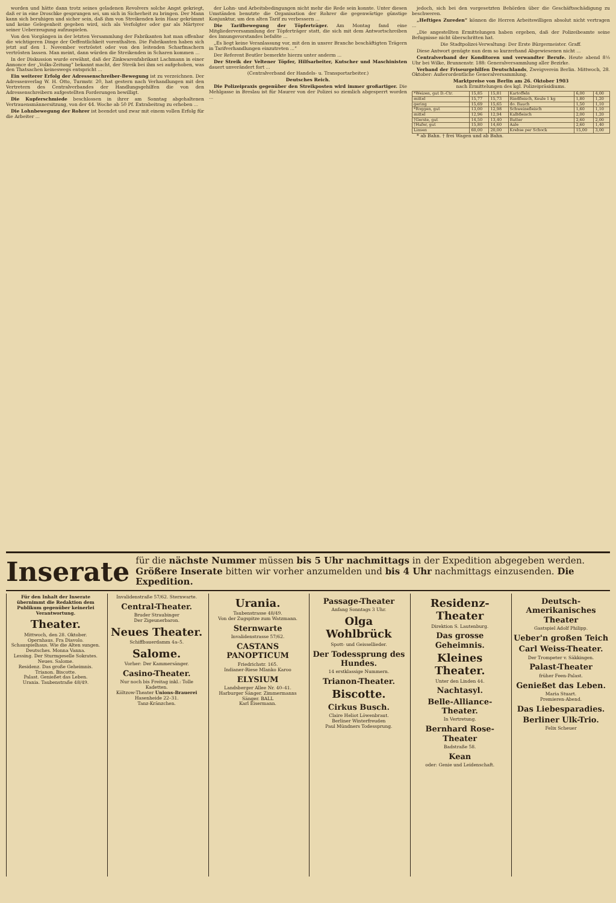worden und hätte dann trotz seines geladenen Revolvers solche Angst gekriegt, daß er in eine Droschke gesprungen sei, um sich in Sicherheit zu bringen. Der Mann kann sich beruhigen und sicher sein, daß ihm von Streikenden kein Haar gekrümmt und keine Gelegenheit gegeben wird, sich als Verfolgter oder gar als Märtyrer seiner Ueberzeugung aufzuspielen.
Von den Vorgängen in der letzten Versammlung der Fabrikanten hat man offenbar die wichtigeren Dinge der Oeffentlichkeit vorenthalten. Die Fabrikanten haben sich jetzt auf den 1. November vertröstet oder von den leitenden Scharfmachern vertrösten lassen. Man meint, dann würden die Streikenden in Scharen kommen ...
In der Diskussion wurde erwähnt, daß der Zinkwarenfabrikant Lachmann in einer Annonce der „Volks-Zeitung“ bekannt macht, der Streik bei ihm sei aufgehoben, was den Thatsachen keineswegs entspricht ...
Ein weiterer Erfolg der Adressenschreiber-Bewegung ist zu verzeichnen. Der Adressenverlag W. H. Otto, Turmstr. 20, hat gestern nach Verhandlungen mit den Vertretern des Centralverbandes der Handlungsgehilfen die von den Adressenschreibern aufgestellten Forderungen bewilligt.
Die Kupferschmiede beschlossen in ihrer am Sonntag abgehaltenen Vertrauensmännersitzung, von der 44. Woche ab 50 Pf. Extrabeitrag zu erheben ...
Die Lohnbewegung der Rohrer ist beendet und zwar mit einem vollen Erfolg für die Arbeiter ...
der Lohn- und Arbeitsbedingungen nicht mehr die Rede sein konnte. Unter diesen Umständen benutzte die Organisation der Rohrer die gegenwärtige günstige Konjunktur, um den alten Tarif zu verbessern ...
Die Tarifbewegung der Töpferträger. Am Montag fand eine Mitgliederversammlung der Töpferträger statt, die sich mit dem Antwortschreiben des Innungsvorstandes befaßte ...
„Es liegt keine Veranlassung vor, mit den in unsrer Branche beschäftigten Trägern in Tarifverhandlungen einzutreten ...“
Der Referent Beutler bemerkte hierzu unter anderm ...
Der Streik der Veltener Töpfer, Hilfsarbeiter, Kutscher und Maschinisten dauert unverändert fort ...
(Centralverband der Handels- u. Transportarbeiter.)
Deutsches Reich.
Die Polizeipraxis gegenüber den Streikposten wird immer großartiger. Die Mehlgasse in Breslau ist für Maurer von der Polizei so ziemlich abgesperrt worden ...
jedoch, sich bei den vorgesetzten Behörden über die Geschäftsschädigung zu beschweren.
„Heftiges Zureden“ können die Herren Arbeitswilligen absolut nicht vertragen ...
„Die angestellten Ermittelungen haben ergeben, daß der Polizeibeamte seine Befugnisse nicht überschritten hat.
Die Stadtpolizei-Verwaltung: Der Erste Bürgermeister. Graff.
Diese Antwort genügte nun dem so kurzerhand Abgewiesenen nicht ...
Centralverband der Konditoren und verwandter Berufe. Heute abend 8½ Uhr bei Wilke, Brunnenstr. 188: Generalversammlung aller Bezirke.
Verband der Friseurgehilfen Deutschlands, Zweigverein Berlin. Mittwoch, 28. Oktober: Außerordentliche Generalversammlung.
Marktpreise von Berlin am 26. Oktober 1903
nach Ermittelungen des kgl. Polizeipräsidiums.
| *Weizen, gut D.-Ctr. | 15,85 | 15,81 | Kartoffeln | 6,00 | 4,00 |
| mittel | 15,77 | 15,73 | Rindfleisch, Keule 1 kg | 1,80 | 1,20 |
| gering | 15,69 | 15,65 | do. Bauch | 1,50 | 1,10 |
| *Roggen, gut | 13,00 | 12,98 | Schweinefleisch | 1,60 | 1,10 |
| mittel | 12,96 | 12,94 | Kalbfleisch | 2,00 | 1,20 |
| †Gerste, gut | 14,50 | 13,40 | Butter | 2,60 | 2,00 |
| †Hafer, gut | 15,80 | 14,60 | Aale | 2,60 | 1,40 |
| Linsen | 60,00 | 20,00 | Krebse per Schock | 15,00 | 3,00 |
* ab Bahn. † frei Wagen und ab Bahn.
Inserate
für die nächste Nummer müssen bis 5 Uhr nachmittags in der Expedition abgegeben werden. Größere Inserate bitten wir vorher anzumelden und bis 4 Uhr nachmittags einzusenden. Die Expedition.
Für den Inhalt der Inserate übernimmt die Redaktion dem Publikum gegenüber keinerlei Verantwortung.
Theater.
Mittwoch, den 28. Oktober.
Opernhaus. Fra Diavolo.
Schauspielhaus. Wie die Alten sungen.
Deutsches. Monna Vanna.
Lessing. Der Sturmgeselle Sokrates.
Neues. Salome.
Residenz. Das große Geheimnis.
Trianon. Biscotte.
Palast. Genießet das Leben.
Urania. Taubenstraße 48/49.
Invalidenstraße 57/62. Sternwarte.
Central-Theater.
Bruder Straubinger
Der Zigeunerbaron.
Neues Theater.
Schiffbauerdamm 4a–5.
Salome.
Vorher: Der Kammersänger.
Casino-Theater.
Nur noch bis Freitag inkl.: Tolle Kadetten.
Költzow-Theater Unions-Brauerei Hasenheide 22–31.
Tanz-Kränzchen.
Urania.
Taubenstrasse 48/49.
Von der Zugspitze zum Watzmann.
Sternwarte
Invalidenstrasse 57/62.
CASTANS PANOPTICUM
Friedrichstr. 165.
Indianer-Riese Mlanko Karoo
ELYSIUM
Landsberger Allee Nr. 40–41.
Harburger Sänger. Zimmermanns Sänger. BALL
Karl Eisermann.
Passage-Theater
Anfang Sonntags 3 Uhr.
Olga Wohlbrück
Spott- und Geissellieder.
Der Todessprung des Hundes.
14 erstklassige Nummern.
Trianon-Theater.
Biscotte.
Cirkus Busch.
Claire Heliot Löwenbraut.
Berliner Winterfreuden
Paul Mündners Todessprung.
Residenz-Theater
Direktion S. Lautenburg.
Das grosse Geheimnis.
Kleines Theater.
Unter den Linden 44.
Nachtasyl.
Belle-Alliance-Theater.
In Vertretung.
Bernhard Rose-Theater
Badstraße 58.
Kean
oder: Genie und Leidenschaft.
Deutsch-Amerikanisches Theater
Gastspiel Adolf Philipp.
Ueber'n großen Teich
Carl Weiss-Theater.
Der Trompeter v. Säkkingen.
Palast-Theater
früher Feen-Palast.
Genießet das Leben.
Maria Stuart.
Premieren-Abend.
Das Liebesparadies.
Berliner Ulk-Trio.
Felix Scheuer